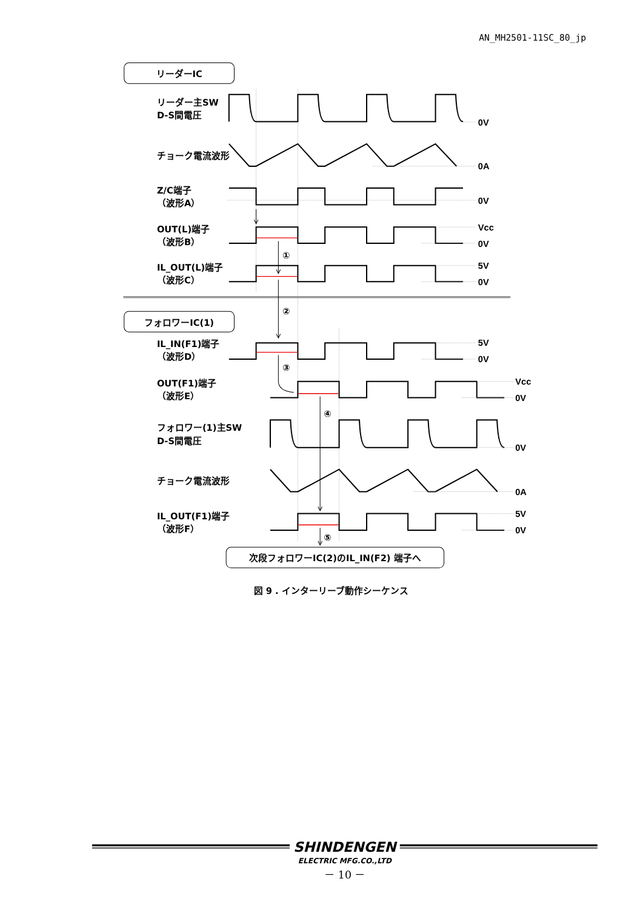AN_MH2501-11SC_80_jp
リーダーIC
リーダー主SW
D-S間電圧
0V
チョーク電流波形
0A
Z/C端子
（波形A）
0V
OUT(L)端子
（波形B）
Vcc
0V
IL_OUT(L)端子
（波形C）
5V
0V
フォロワーIC(1)
IL_IN(F1)端子
（波形D）
5V
0V
OUT(F1)端子
（波形E）
Vcc
0V
フォロワー(1)主SW
D-S間電圧
0V
チョーク電流波形
0A
IL_OUT(F1)端子
（波形F）
5V
0V
①
②
③
④
⑤
次段フォロワーIC(2)のIL_IN(F2) 端子へ
図 9 . インターリーブ動作シーケンス
SHINDENGEN
ELECTRIC MFG.CO.,LTD
－ 10 －